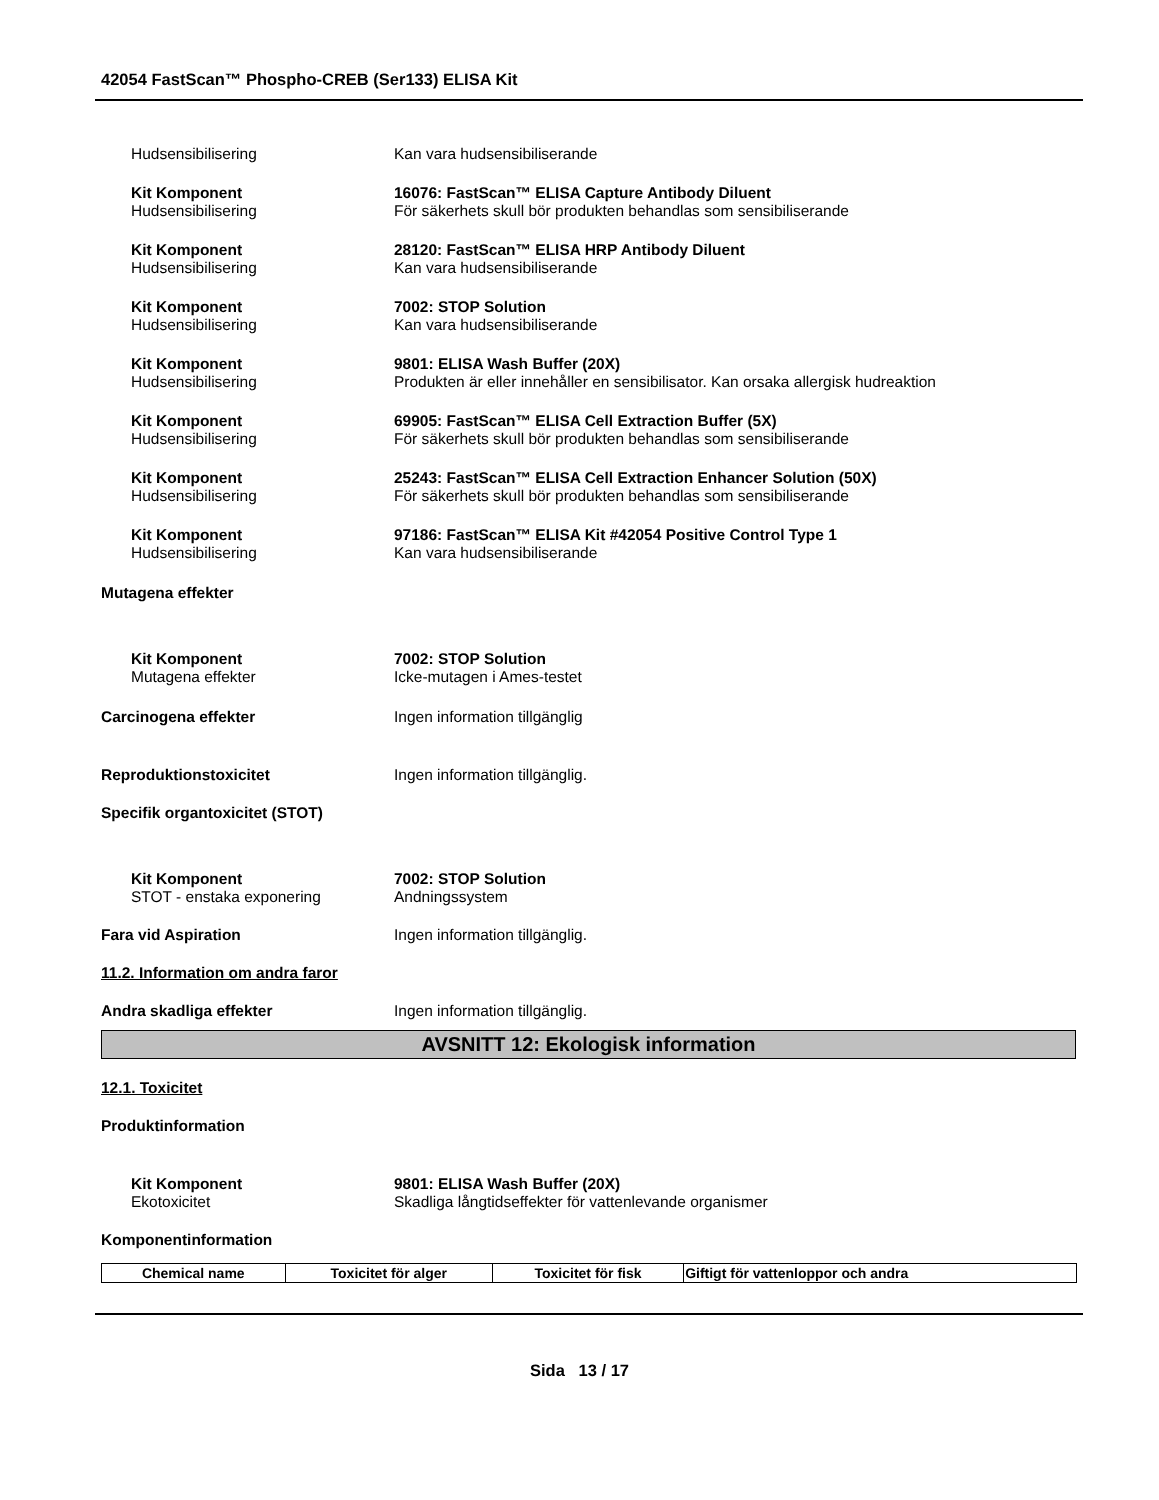42054 FastScan™ Phospho-CREB (Ser133) ELISA Kit
Hudsensibilisering Kan vara hudsensibiliserande
Kit Komponent
Hudsensibilisering
16076: FastScan™ ELISA Capture Antibody Diluent
För säkerhets skull bör produkten behandlas som sensibiliserande
Kit Komponent
Hudsensibilisering
28120: FastScan™ ELISA HRP Antibody Diluent
Kan vara hudsensibiliserande
Kit Komponent
Hudsensibilisering
7002: STOP Solution
Kan vara hudsensibiliserande
Kit Komponent
Hudsensibilisering
9801: ELISA Wash Buffer (20X)
Produkten är eller innehåller en sensibilisator. Kan orsaka allergisk hudreaktion
Kit Komponent
Hudsensibilisering
69905: FastScan™ ELISA Cell Extraction Buffer (5X)
För säkerhets skull bör produkten behandlas som sensibiliserande
Kit Komponent
Hudsensibilisering
25243: FastScan™ ELISA Cell Extraction Enhancer Solution (50X)
För säkerhets skull bör produkten behandlas som sensibiliserande
Kit Komponent
Hudsensibilisering
97186: FastScan™ ELISA Kit #42054 Positive Control Type 1
Kan vara hudsensibiliserande
Mutagena effekter
Kit Komponent
Mutagena effekter
7002: STOP Solution
Icke-mutagen i Ames-testet
Carcinogena effekter Ingen information tillgänglig
Reproduktionstoxicitet Ingen information tillgänglig.
Specifik organtoxicitet (STOT)
Kit Komponent
STOT - enstaka exponering
7002: STOP Solution
Andningssystem
Fara vid Aspiration Ingen information tillgänglig.
11.2. Information om andra faror
Andra skadliga effekter Ingen information tillgänglig.
AVSNITT 12: Ekologisk information
12.1. Toxicitet
Produktinformation
Kit Komponent
Ekotoxicitet
9801: ELISA Wash Buffer (20X)
Skadliga långtidseffekter för vattenlevande organismer
Komponentinformation
| Chemical name | Toxicitet för alger | Toxicitet för fisk | Giftigt för vattenloppor och andra |
| --- | --- | --- | --- |
Sida 13 / 17